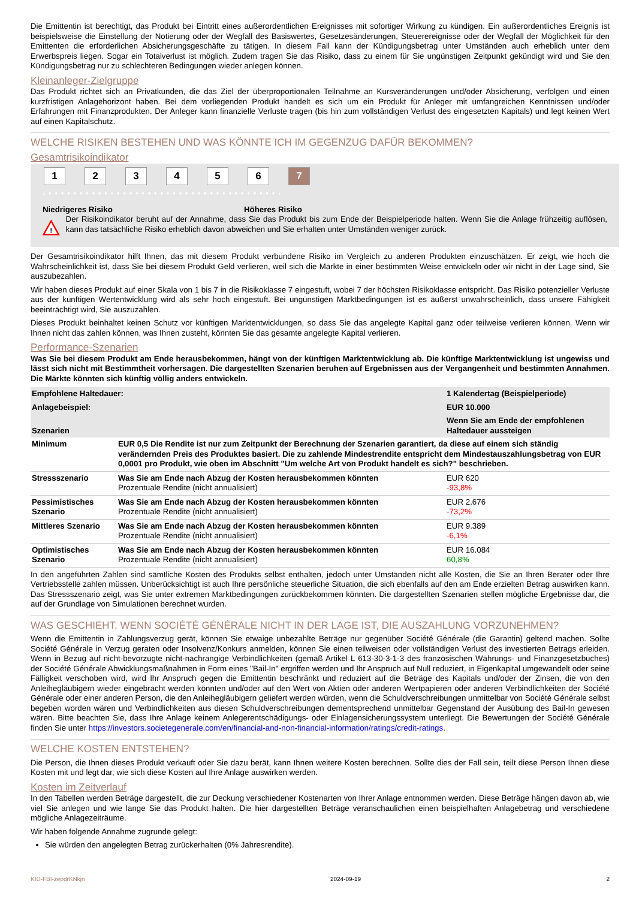Die Emittentin ist berechtigt, das Produkt bei Eintritt eines außerordentlichen Ereignisses mit sofortiger Wirkung zu kündigen. Ein außerordentliches Ereignis ist beispielsweise die Einstellung der Notierung oder der Wegfall des Basiswertes, Gesetzesänderungen, Steuerereignisse oder der Wegfall der Möglichkeit für den Emittenten die erforderlichen Absicherungsgeschäfte zu tätigen. In diesem Fall kann der Kündigungsbetrag unter Umständen auch erheblich unter dem Erwerbspreis liegen. Sogar ein Totalverlust ist möglich. Zudem tragen Sie das Risiko, dass zu einem für Sie ungünstigen Zeitpunkt gekündigt wird und Sie den Kündigungsbetrag nur zu schlechteren Bedingungen wieder anlegen können.
Kleinanleger-Zielgruppe
Das Produkt richtet sich an Privatkunden, die das Ziel der überproportionalen Teilnahme an Kursveränderungen und/oder Absicherung, verfolgen und einen kurzfristigen Anlagehorizont haben. Bei dem vorliegenden Produkt handelt es sich um ein Produkt für Anleger mit umfangreichen Kenntnissen und/oder Erfahrungen mit Finanzprodukten. Der Anleger kann finanzielle Verluste tragen (bis hin zum vollständigen Verlust des eingesetzten Kapitals) und legt keinen Wert auf einen Kapitalschutz.
WELCHE RISIKEN BESTEHEN UND WAS KÖNNTE ICH IM GEGENZUG DAFÜR BEKOMMEN?
Gesamtrisikoindikator
123456 7
‹ • • • • • • • • • • • • • • • • • • • • • • • • • • • • • • • • • • • • • ›
Niedrigeres Risiko Höheres Risiko
!
Der Risikoindikator beruht auf der Annahme, dass Sie das Produkt bis zum Ende der Beispielperiode halten. Wenn Sie die Anlage frühzeitig auflösen, kann das tatsächliche Risiko erheblich davon abweichen und Sie erhalten unter Umständen weniger zurück.
Der Gesamtrisikoindikator hilft Ihnen, das mit diesem Produkt verbundene Risiko im Vergleich zu anderen Produkten einzuschätzen. Er zeigt, wie hoch die Wahrscheinlichkeit ist, dass Sie bei diesem Produkt Geld verlieren, weil sich die Märkte in einer bestimmten Weise entwickeln oder wir nicht in der Lage sind, Sie auszubezahlen.
Wir haben dieses Produkt auf einer Skala von 1 bis 7 in die Risikoklasse 7 eingestuft, wobei 7 der höchsten Risikoklasse entspricht. Das Risiko potenzieller Verluste aus der künftigen Wertentwicklung wird als sehr hoch eingestuft. Bei ungünstigen Marktbedingungen ist es äußerst unwahrscheinlich, dass unsere Fähigkeit beeinträchtigt wird, Sie auszuzahlen.
Dieses Produkt beinhaltet keinen Schutz vor künftigen Marktentwicklungen, so dass Sie das angelegte Kapital ganz oder teilweise verlieren können. Wenn wir Ihnen nicht das zahlen können, was Ihnen zusteht, könnten Sie das gesamte angelegte Kapital verlieren.
Performance-Szenarien
Was Sie bei diesem Produkt am Ende herausbekommen, hängt von der künftigen Marktentwicklung ab. Die künftige Marktentwicklung ist ungewiss und lässt sich nicht mit Bestimmtheit vorhersagen. Die dargestellten Szenarien beruhen auf Ergebnissen aus der Vergangenheit und bestimmten Annahmen. Die Märkte könnten sich künftig völlig anders entwickeln.
| Empfohlene Haltedauer: | | 1 Kalendertag (Beispielperiode) |
| Anlagebeispiel: | | EUR 10.000 |
| Szenarien | | Wenn Sie am Ende der empfohlenen Haltedauer aussteigen |
| Minimum | EUR 0,5 Die Rendite ist nur zum Zeitpunkt der Berechnung der Szenarien garantiert, da diese auf einem sich ständig verändernden Preis des Produktes basiert. Die zu zahlende Mindestrendite entspricht dem Mindestauszahlungsbetrag von EUR 0,0001 pro Produkt, wie oben im Abschnitt "Um welche Art von Produkt handelt es sich?" beschrieben. | |
| Stressszenario | Was Sie am Ende nach Abzug der Kosten herausbekommen könnten Prozentuale Rendite (nicht annualisiert) | EUR 620 -93,8% |
| Pessimistisches Szenario | Was Sie am Ende nach Abzug der Kosten herausbekommen könnten Prozentuale Rendite (nicht annualisiert) | EUR 2.676 -73,2% |
| Mittleres Szenario | Was Sie am Ende nach Abzug der Kosten herausbekommen könnten Prozentuale Rendite (nicht annualisiert) | EUR 9.389 -6,1% |
| Optimistisches Szenario | Was Sie am Ende nach Abzug der Kosten herausbekommen könnten Prozentuale Rendite (nicht annualisiert) | EUR 16.084 60,8% |
In den angeführten Zahlen sind sämtliche Kosten des Produkts selbst enthalten, jedoch unter Umständen nicht alle Kosten, die Sie an Ihren Berater oder Ihre Vertriebsstelle zahlen müssen. Unberücksichtigt ist auch Ihre persönliche steuerliche Situation, die sich ebenfalls auf den am Ende erzielten Betrag auswirken kann. Das Stressszenario zeigt, was Sie unter extremen Marktbedingungen zurückbekommen könnten. Die dargestellten Szenarien stellen mögliche Ergebnisse dar, die auf der Grundlage von Simulationen berechnet wurden.
WAS GESCHIEHT, WENN SOCIÉTÉ GÉNÉRALE NICHT IN DER LAGE IST, DIE AUSZAHLUNG VORZUNEHMEN?
Wenn die Emittentin in Zahlungsverzug gerät, können Sie etwaige unbezahlte Beträge nur gegenüber Société Générale (die Garantin) geltend machen. Sollte Société Générale in Verzug geraten oder Insolvenz/Konkurs anmelden, können Sie einen teilweisen oder vollständigen Verlust des investierten Betrags erleiden. Wenn in Bezug auf nicht-bevorzugte nicht-nachrangige Verbindlichkeiten (gemäß Artikel L 613-30-3-1-3 des französischen Währungs- und Finanzgesetzbuches) der Société Générale Abwicklungsmaßnahmen in Form eines "Bail-In" ergriffen werden und Ihr Anspruch auf Null reduziert, in Eigenkapital umgewandelt oder seine Fälligkeit verschoben wird, wird Ihr Anspruch gegen die Emittentin beschränkt und reduziert auf die Beträge des Kapitals und/oder der Zinsen, die von den Anleihegläubigern wieder eingebracht werden könnten und/oder auf den Wert von Aktien oder anderen Wertpapieren oder anderen Verbindlichkeiten der Société Générale oder einer anderen Person, die den Anleihegläubigern geliefert werden würden, wenn die Schuldverschreibungen unmittelbar von Société Générale selbst begeben worden wären und Verbindlichkeiten aus diesen Schuldverschreibungen dementsprechend unmittelbar Gegenstand der Ausübung des Bail-In gewesen wären. Bitte beachten Sie, dass Ihre Anlage keinem Anlegerentschädigungs- oder Einlagensicherungssystem unterliegt. Die Bewertungen der Société Générale finden Sie unter https://investors.societegenerale.com/en/financial-and-non-financial-information/ratings/credit-ratings.
WELCHE KOSTEN ENTSTEHEN?
Die Person, die Ihnen dieses Produkt verkauft oder Sie dazu berät, kann Ihnen weitere Kosten berechnen. Sollte dies der Fall sein, teilt diese Person Ihnen diese Kosten mit und legt dar, wie sich diese Kosten auf Ihre Anlage auswirken werden.
Kosten im Zeitverlauf
In den Tabellen werden Beträge dargestellt, die zur Deckung verschiedener Kostenarten von Ihrer Anlage entnommen werden. Diese Beträge hängen davon ab, wie viel Sie anlegen und wie lange Sie das Produkt halten. Die hier dargestellten Beträge veranschaulichen einen beispielhaften Anlagebetrag und verschiedene mögliche Anlagezeiträume.
Wir haben folgende Annahme zugrunde gelegt:
Sie würden den angelegten Betrag zurückerhalten (0% Jahresrendite).
KID-FBI-zepdrKNkjn 2024-09-19 2